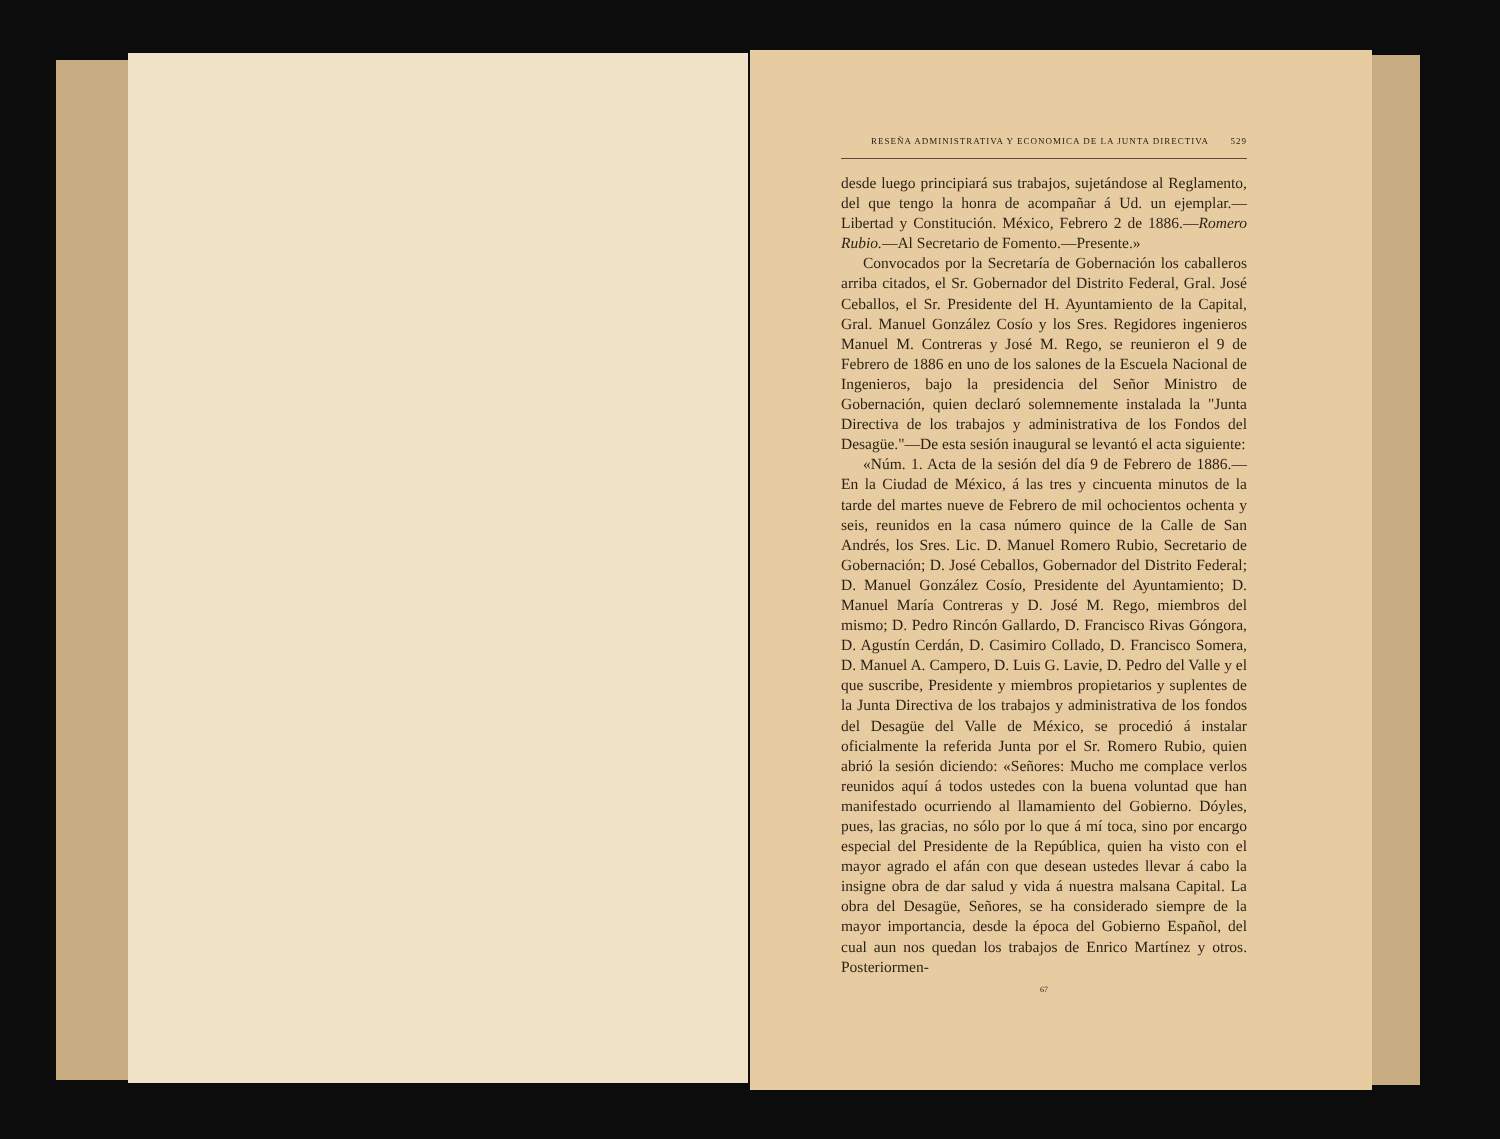RESEÑA ADMINISTRATIVA Y ECONOMICA DE LA JUNTA DIRECTIVA 529
desde luego principiará sus trabajos, sujetándose al Reglamento, del que tengo la honra de acompañar á Ud. un ejemplar.—Libertad y Constitución. México, Febrero 2 de 1886.—Romero Rubio.—Al Secretario de Fomento.—Presente.»
Convocados por la Secretaría de Gobernación los caballeros arriba citados, el Sr. Gobernador del Distrito Federal, Gral. José Ceballos, el Sr. Presidente del H. Ayuntamiento de la Capital, Gral. Manuel González Cosío y los Sres. Regidores ingenieros Manuel M. Contreras y José M. Rego, se reunieron el 9 de Febrero de 1886 en uno de los salones de la Escuela Nacional de Ingenieros, bajo la presidencia del Señor Ministro de Gobernación, quien declaró solemnemente instalada la "Junta Directiva de los trabajos y administrativa de los Fondos del Desagüe."—De esta sesión inaugural se levantó el acta siguiente:
«Núm. 1. Acta de la sesión del día 9 de Febrero de 1886.—En la Ciudad de México, á las tres y cincuenta minutos de la tarde del martes nueve de Febrero de mil ochocientos ochenta y seis, reunidos en la casa número quince de la Calle de San Andrés, los Sres. Lic. D. Manuel Romero Rubio, Secretario de Gobernación; D. José Ceballos, Gobernador del Distrito Federal; D. Manuel González Cosío, Presidente del Ayuntamiento; D. Manuel María Contreras y D. José M. Rego, miembros del mismo; D. Pedro Rincón Gallardo, D. Francisco Rivas Góngora, D. Agustín Cerdán, D. Casimiro Collado, D. Francisco Somera, D. Manuel A. Campero, D. Luis G. Lavie, D. Pedro del Valle y el que suscribe, Presidente y miembros propietarios y suplentes de la Junta Directiva de los trabajos y administrativa de los fondos del Desagüe del Valle de México, se procedió á instalar oficialmente la referida Junta por el Sr. Romero Rubio, quien abrió la sesión diciendo: «Señores: Mucho me complace verlos reunidos aquí á todos ustedes con la buena voluntad que han manifestado ocurriendo al llamamiento del Gobierno. Dóyles, pues, las gracias, no sólo por lo que á mí toca, sino por encargo especial del Presidente de la República, quien ha visto con el mayor agrado el afán con que desean ustedes llevar á cabo la insigne obra de dar salud y vida á nuestra malsana Capital. La obra del Desagüe, Señores, se ha considerado siempre de la mayor importancia, desde la época del Gobierno Español, del cual aun nos quedan los trabajos de Enrico Martínez y otros. Posteriormen-
67